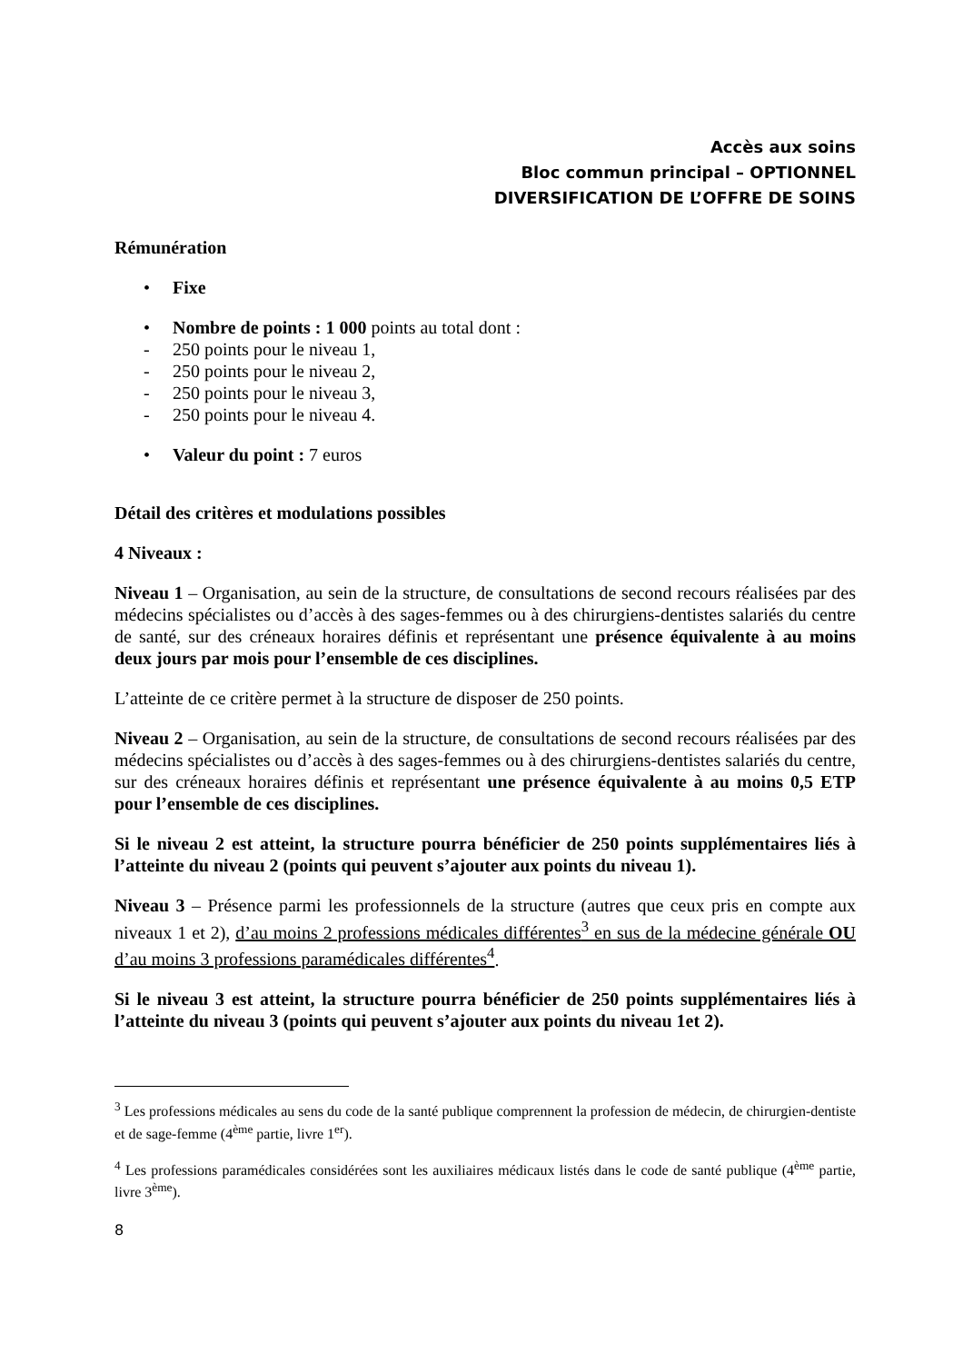Accès aux soins
Bloc commun principal – OPTIONNEL
DIVERSIFICATION DE L’OFFRE DE SOINS
Rémunération
• Fixe
• Nombre de points : 1 000 points au total dont :
- 250 points pour le niveau 1,
- 250 points pour le niveau 2,
- 250 points pour le niveau 3,
- 250 points pour le niveau 4.
• Valeur du point : 7 euros
Détail des critères et modulations possibles
4 Niveaux :
Niveau 1 – Organisation, au sein de la structure, de consultations de second recours réalisées par des médecins spécialistes ou d’accès à des sages-femmes ou à des chirurgiens-dentistes salariés du centre de santé, sur des créneaux horaires définis et représentant une présence équivalente à au moins deux jours par mois pour l’ensemble de ces disciplines.
L’atteinte de ce critère permet à la structure de disposer de 250 points.
Niveau 2 – Organisation, au sein de la structure, de consultations de second recours réalisées par des médecins spécialistes ou d’accès à des sages-femmes ou à des chirurgiens-dentistes salariés du centre, sur des créneaux horaires définis et représentant une présence équivalente à au moins 0,5 ETP pour l’ensemble de ces disciplines.
Si le niveau 2 est atteint, la structure pourra bénéficier de 250 points supplémentaires liés à l’atteinte du niveau 2 (points qui peuvent s’ajouter aux points du niveau 1).
Niveau 3 – Présence parmi les professionnels de la structure (autres que ceux pris en compte aux niveaux 1 et 2), d’au moins 2 professions médicales différentes<sup>3</sup> en sus de la médecine générale OU d’au moins 3 professions paramédicales différentes<sup>4</sup>.
Si le niveau 3 est atteint, la structure pourra bénéficier de 250 points supplémentaires liés à l’atteinte du niveau 3 (points qui peuvent s’ajouter aux points du niveau 1et 2).
<sup>3</sup> Les professions médicales au sens du code de la santé publique comprennent la profession de médecin, de chirurgien-dentiste et de sage-femme (4<sup>ème</sup> partie, livre 1<sup>er</sup>).
<sup>4</sup> Les professions paramédicales considérées sont les auxiliaires médicaux listés dans le code de santé publique (4<sup>ème</sup> partie, livre 3<sup>ème</sup>).
8